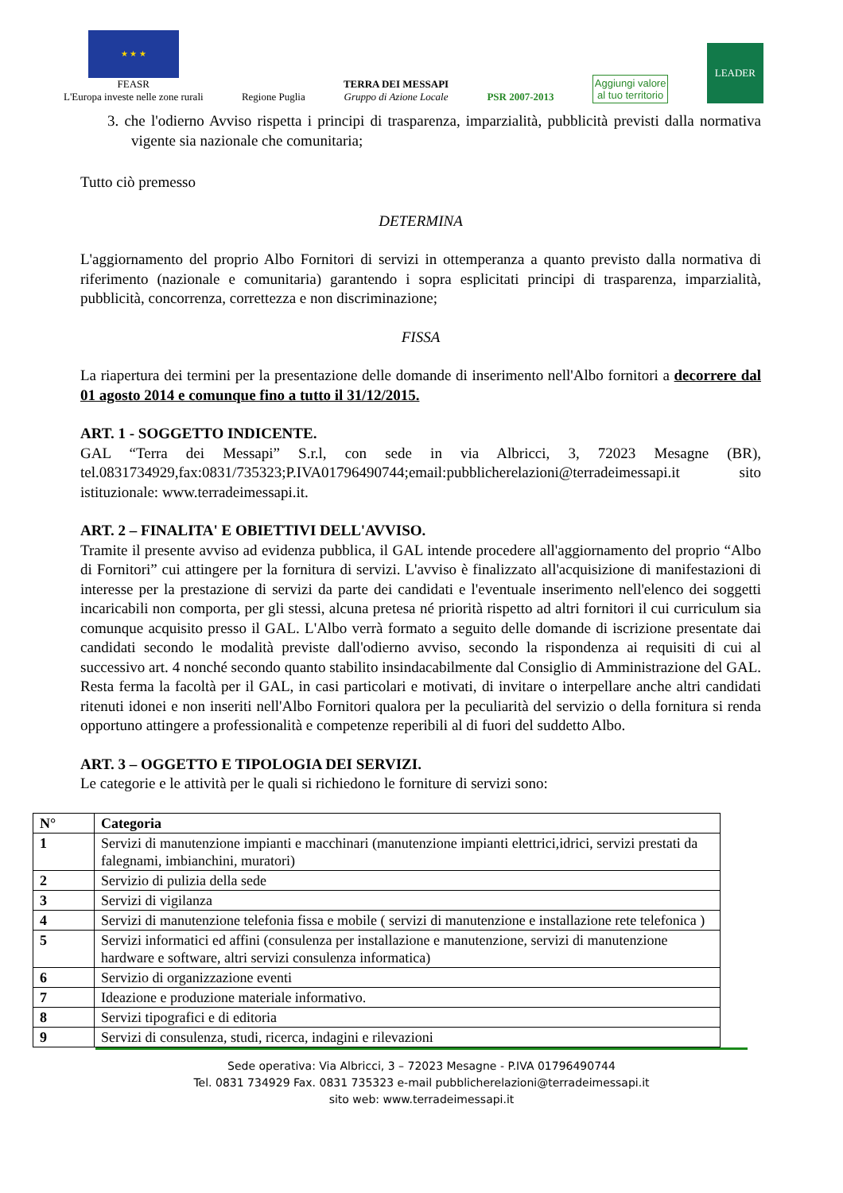★ ★ ★
FEASR
L'Europa investe nelle zone rurali
Regione Puglia
TERRA DEI MESSAPI
Gruppo di Azione Locale
PSR 2007-2013
Aggiungi valore
al tuo territorio
LEADER
3. che l'odierno Avviso rispetta i principi di trasparenza, imparzialità, pubblicità previsti dalla normativa vigente sia nazionale che comunitaria;
Tutto ciò premesso
DETERMINA
L'aggiornamento del proprio Albo Fornitori di servizi in ottemperanza a quanto previsto dalla normativa di riferimento (nazionale e comunitaria) garantendo i sopra esplicitati principi di trasparenza, imparzialità, pubblicità, concorrenza, correttezza e non discriminazione;
FISSA
La riapertura dei termini per la presentazione delle domande di inserimento nell'Albo fornitori a decorrere dal 01 agosto 2014 e comunque fino a tutto il 31/12/2015.
ART. 1 - SOGGETTO INDICENTE.
GAL “Terra dei Messapi” S.r.l, con sede in via Albricci, 3, 72023 Mesagne (BR), tel.0831734929,fax:0831/735323;P.IVA01796490744;email:pubblicherelazioni@terradeimessapi.it sito istituzionale: www.terradeimessapi.it.
ART. 2 – FINALITA' E OBIETTIVI DELL'AVVISO.
Tramite il presente avviso ad evidenza pubblica, il GAL intende procedere all'aggiornamento del proprio “Albo di Fornitori” cui attingere per la fornitura di servizi. L'avviso è finalizzato all'acquisizione di manifestazioni di interesse per la prestazione di servizi da parte dei candidati e l'eventuale inserimento nell'elenco dei soggetti incaricabili non comporta, per gli stessi, alcuna pretesa né priorità rispetto ad altri fornitori il cui curriculum sia comunque acquisito presso il GAL. L'Albo verrà formato a seguito delle domande di iscrizione presentate dai candidati secondo le modalità previste dall'odierno avviso, secondo la rispondenza ai requisiti di cui al successivo art. 4 nonché secondo quanto stabilito insindacabilmente dal Consiglio di Amministrazione del GAL. Resta ferma la facoltà per il GAL, in casi particolari e motivati, di invitare o interpellare anche altri candidati ritenuti idonei e non inseriti nell'Albo Fornitori qualora per la peculiarità del servizio o della fornitura si renda opportuno attingere a professionalità e competenze reperibili al di fuori del suddetto Albo.
ART. 3 – OGGETTO E TIPOLOGIA DEI SERVIZI.
Le categorie e le attività per le quali si richiedono le forniture di servizi sono:
| N° | Categoria |
| --- | --- |
| 1 | Servizi di manutenzione impianti e macchinari (manutenzione impianti elettrici,idrici, servizi prestati da falegnami, imbianchini, muratori) |
| 2 | Servizio di pulizia della sede |
| 3 | Servizi di vigilanza |
| 4 | Servizi di manutenzione telefonia fissa e mobile ( servizi di manutenzione e installazione rete telefonica ) |
| 5 | Servizi informatici ed affini (consulenza per installazione e manutenzione, servizi di manutenzione hardware e software, altri servizi consulenza informatica) |
| 6 | Servizio di organizzazione eventi |
| 7 | Ideazione e produzione materiale informativo. |
| 8 | Servizi tipografici e di editoria |
| 9 | Servizi di consulenza, studi, ricerca, indagini e rilevazioni |
Sede operativa: Via Albricci, 3 – 72023 Mesagne - P.IVA 01796490744
Tel. 0831 734929 Fax. 0831 735323 e-mail pubblicherelazioni@terradeimessapi.it
sito web: www.terradeimessapi.it